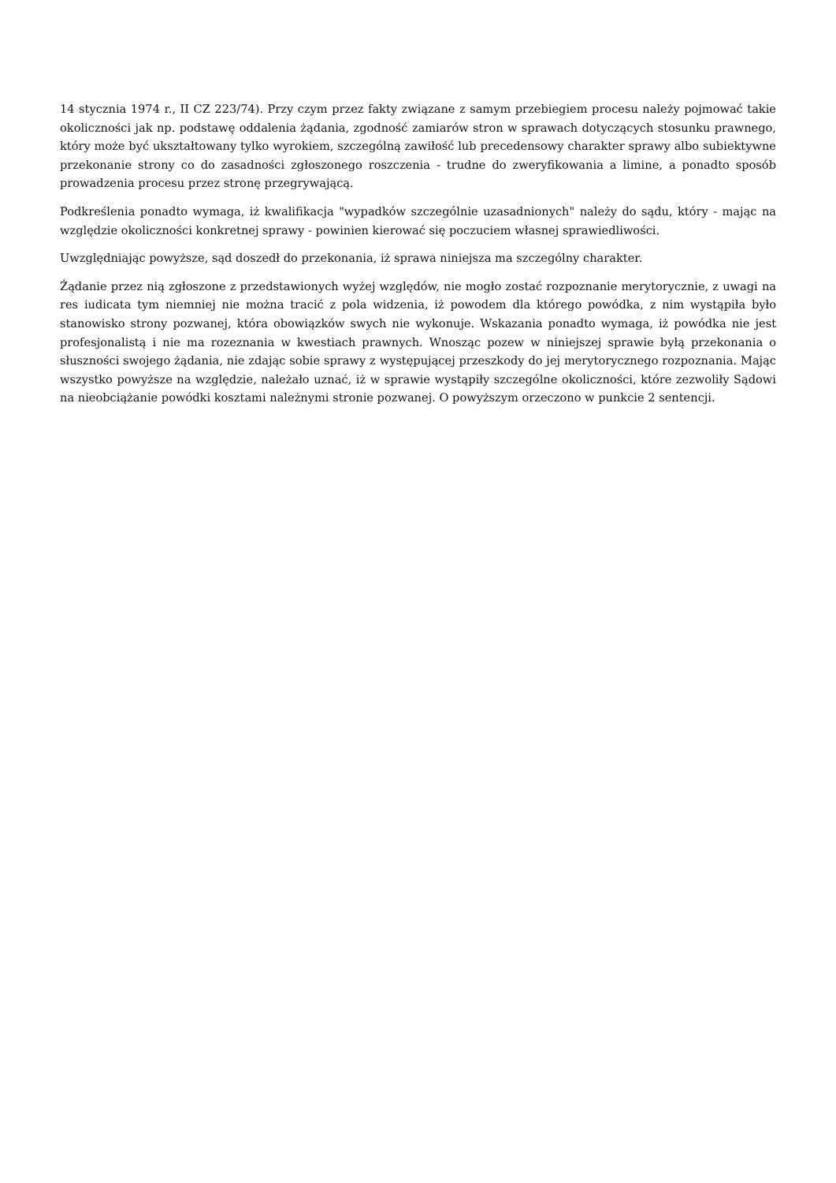14 stycznia 1974 r., II CZ 223/74). Przy czym przez fakty związane z samym przebiegiem procesu należy pojmować takie okoliczności jak np. podstawę oddalenia żądania, zgodność zamiarów stron w sprawach dotyczących stosunku prawnego, który może być ukształtowany tylko wyrokiem, szczególną zawiłość lub precedensowy charakter sprawy albo subiektywne przekonanie strony co do zasadności zgłoszonego roszczenia - trudne do zweryfikowania a limine, a ponadto sposób prowadzenia procesu przez stronę przegrywającą.
Podkreślenia ponadto wymaga, iż kwalifikacja "wypadków szczególnie uzasadnionych" należy do sądu, który - mając na względzie okoliczności konkretnej sprawy - powinien kierować się poczuciem własnej sprawiedliwości.
Uwzględniając powyższe, sąd doszedł do przekonania, iż sprawa niniejsza ma szczególny charakter.
Żądanie przez nią zgłoszone z przedstawionych wyżej względów, nie mogło zostać rozpoznanie merytorycznie, z uwagi na res iudicata tym niemniej nie można tracić z pola widzenia, iż powodem dla którego powódka, z nim wystąpiła było stanowisko strony pozwanej, która obowiązków swych nie wykonuje. Wskazania ponadto wymaga, iż powódka nie jest profesjonalistą i nie ma rozeznania w kwestiach prawnych. Wnosząc pozew w niniejszej sprawie byłą przekonania o słuszności swojego żądania, nie zdając sobie sprawy z występującej przeszkody do jej merytorycznego rozpoznania. Mając wszystko powyższe na względzie, należało uznać, iż w sprawie wystąpiły szczególne okoliczności, które zezwoliły Sądowi na nieobciążanie powódki kosztami należnymi stronie pozwanej. O powyższym orzeczono w punkcie 2 sentencji.